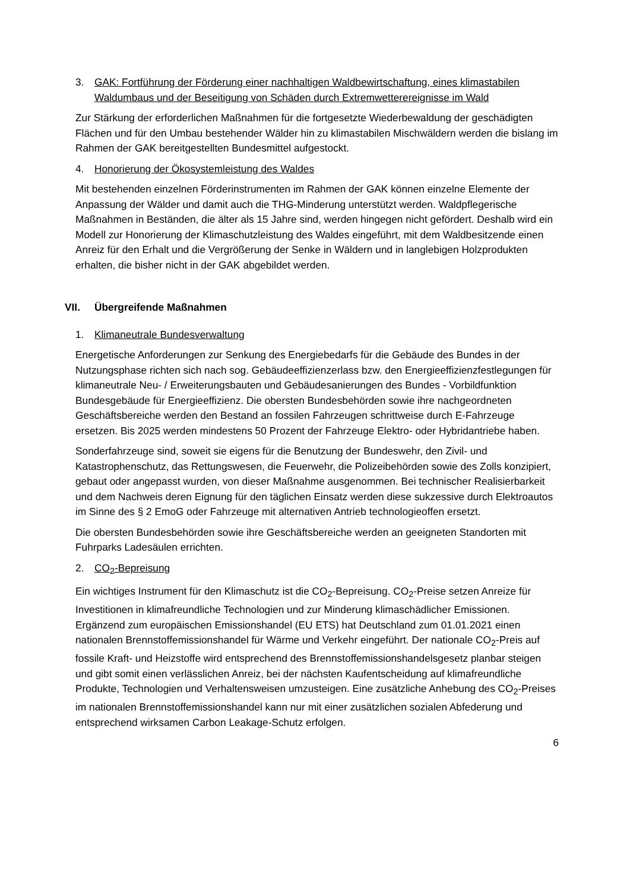3. GAK: Fortführung der Förderung einer nachhaltigen Waldbewirtschaftung, eines klimastabilen Waldumbaus und der Beseitigung von Schäden durch Extremwetterereignisse im Wald
Zur Stärkung der erforderlichen Maßnahmen für die fortgesetzte Wiederbewaldung der geschädigten Flächen und für den Umbau bestehender Wälder hin zu klimastabilen Mischwäldern werden die bislang im Rahmen der GAK bereitgestellten Bundesmittel aufgestockt.
4. Honorierung der Ökosystemleistung des Waldes
Mit bestehenden einzelnen Förderinstrumenten im Rahmen der GAK können einzelne Elemente der Anpassung der Wälder und damit auch die THG-Minderung unterstützt werden. Waldpflegerische Maßnahmen in Beständen, die älter als 15 Jahre sind, werden hingegen nicht gefördert. Deshalb wird ein Modell zur Honorierung der Klimaschutzleistung des Waldes eingeführt, mit dem Waldbesitzende einen Anreiz für den Erhalt und die Vergrößerung der Senke in Wäldern und in langlebigen Holzprodukten erhalten, die bisher nicht in der GAK abgebildet werden.
VII. Übergreifende Maßnahmen
1. Klimaneutrale Bundesverwaltung
Energetische Anforderungen zur Senkung des Energiebedarfs für die Gebäude des Bundes in der Nutzungsphase richten sich nach sog. Gebäudeeffizienzerlass bzw. den Energieeffizienzfestlegungen für klimaneutrale Neu- / Erweiterungsbauten und Gebäudesanierungen des Bundes - Vorbildfunktion Bundesgebäude für Energieeffizienz. Die obersten Bundesbehörden sowie ihre nachgeordneten Geschäftsbereiche werden den Bestand an fossilen Fahrzeugen schrittweise durch E-Fahrzeuge ersetzen. Bis 2025 werden mindestens 50 Prozent der Fahrzeuge Elektro- oder Hybridantriebe haben.
Sonderfahrzeuge sind, soweit sie eigens für die Benutzung der Bundeswehr, den Zivil- und Katastrophenschutz, das Rettungswesen, die Feuerwehr, die Polizeibehörden sowie des Zolls konzipiert, gebaut oder angepasst wurden, von dieser Maßnahme ausgenommen. Bei technischer Realisierbarkeit und dem Nachweis deren Eignung für den täglichen Einsatz werden diese sukzessive durch Elektroautos im Sinne des § 2 EmoG oder Fahrzeuge mit alternativen Antrieb technologieoffen ersetzt.
Die obersten Bundesbehörden sowie ihre Geschäftsbereiche werden an geeigneten Standorten mit Fuhrparks Ladesäulen errichten.
2. CO<sub>2</sub>-Bepreisung
Ein wichtiges Instrument für den Klimaschutz ist die CO<sub>2</sub>-Bepreisung. CO<sub>2</sub>-Preise setzen Anreize für Investitionen in klimafreundliche Technologien und zur Minderung klimaschädlicher Emissionen. Ergänzend zum europäischen Emissionshandel (EU ETS) hat Deutschland zum 01.01.2021 einen nationalen Brennstoffemissionshandel für Wärme und Verkehr eingeführt. Der nationale CO<sub>2</sub>-Preis auf fossile Kraft- und Heizstoffe wird entsprechend des Brennstoffemissionshandelsgesetz planbar steigen und gibt somit einen verlässlichen Anreiz, bei der nächsten Kaufentscheidung auf klimafreundliche Produkte, Technologien und Verhaltensweisen umzusteigen. Eine zusätzliche Anhebung des CO<sub>2</sub>-Preises im nationalen Brennstoffemissionshandel kann nur mit einer zusätzlichen sozialen Abfederung und entsprechend wirksamen Carbon Leakage-Schutz erfolgen.
6